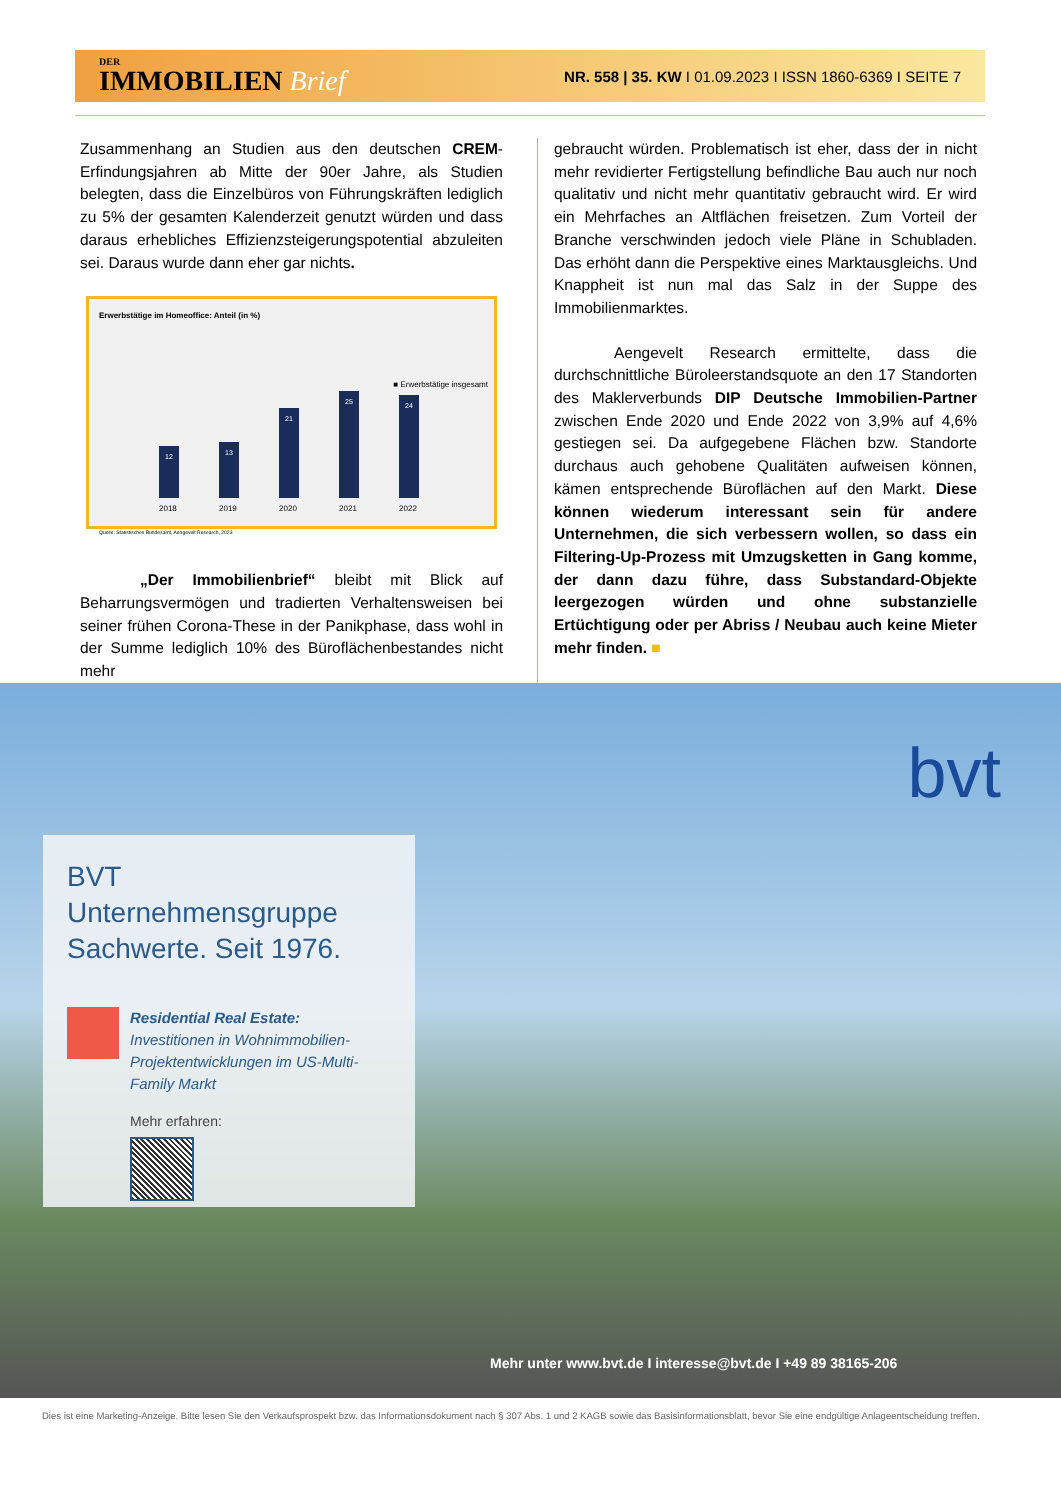DER
IMMOBILIEN Brief
NR. 558 | 35. KW I 01.09.2023 I ISSN 1860-6369 I SEITE 7
Zusammenhang an Studien aus den deutschen CREM-Erfindungsjahren ab Mitte der 90er Jahre, als Studien belegten, dass die Einzelbüros von Führungskräften lediglich zu 5% der gesamten Kalenderzeit genutzt würden und dass daraus erhebliches Effizienzsteigerungspotential abzuleiten sei. Daraus wurde dann eher gar nichts.
Erwerbstätige im Homeoffice: Anteil (in %)
■ Erwerbstätige insgesamt
12
13
21
25
24
2018 2019 2020 2021 2022
Quelle: Statistisches Bundesamt, Aengevelt Research, 2023
„Der Immobilienbrief“ bleibt mit Blick auf Beharrungsvermögen und tradierten Verhaltensweisen bei seiner frühen Corona-These in der Panikphase, dass wohl in der Summe lediglich 10% des Büroflächenbestandes nicht mehr
gebraucht würden. Problematisch ist eher, dass der in nicht mehr revidierter Fertigstellung befindliche Bau auch nur noch qualitativ und nicht mehr quantitativ gebraucht wird. Er wird ein Mehrfaches an Altflächen freisetzen. Zum Vorteil der Branche verschwinden jedoch viele Pläne in Schubladen. Das erhöht dann die Perspektive eines Marktausgleichs. Und Knappheit ist nun mal das Salz in der Suppe des Immobilienmarktes.
Aengevelt Research ermittelte, dass die durchschnittliche Büroleerstandsquote an den 17 Standorten des Maklerverbunds DIP Deutsche Immobilien-Partner zwischen Ende 2020 und Ende 2022 von 3,9% auf 4,6% gestiegen sei. Da aufgegebene Flächen bzw. Standorte durchaus auch gehobene Qualitäten aufweisen können, kämen entsprechende Büroflächen auf den Markt. Diese können wiederum interessant sein für andere Unternehmen, die sich verbessern wollen, so dass ein Filtering-Up-Prozess mit Umzugsketten in Gang komme, der dann dazu führe, dass Substandard-Objekte leergezogen würden und ohne substanzielle Ertüchtigung oder per Abriss / Neubau auch keine Mieter mehr finden. ■
bvt
BVT Unternehmensgruppe Sachwerte. Seit 1976.
Residential Real Estate:
Investitionen in Wohnimmobilien-Projektentwicklungen im US-Multi-Family Markt
Mehr erfahren:
Mehr unter www.bvt.de I interesse@bvt.de I +49 89 38165-206
Dies ist eine Marketing-Anzeige. Bitte lesen Sie den Verkaufsprospekt bzw. das Informationsdokument nach § 307 Abs. 1 und 2 KAGB sowie das Basisinformationsblatt, bevor Sie eine endgültige Anlageentscheidung treffen.